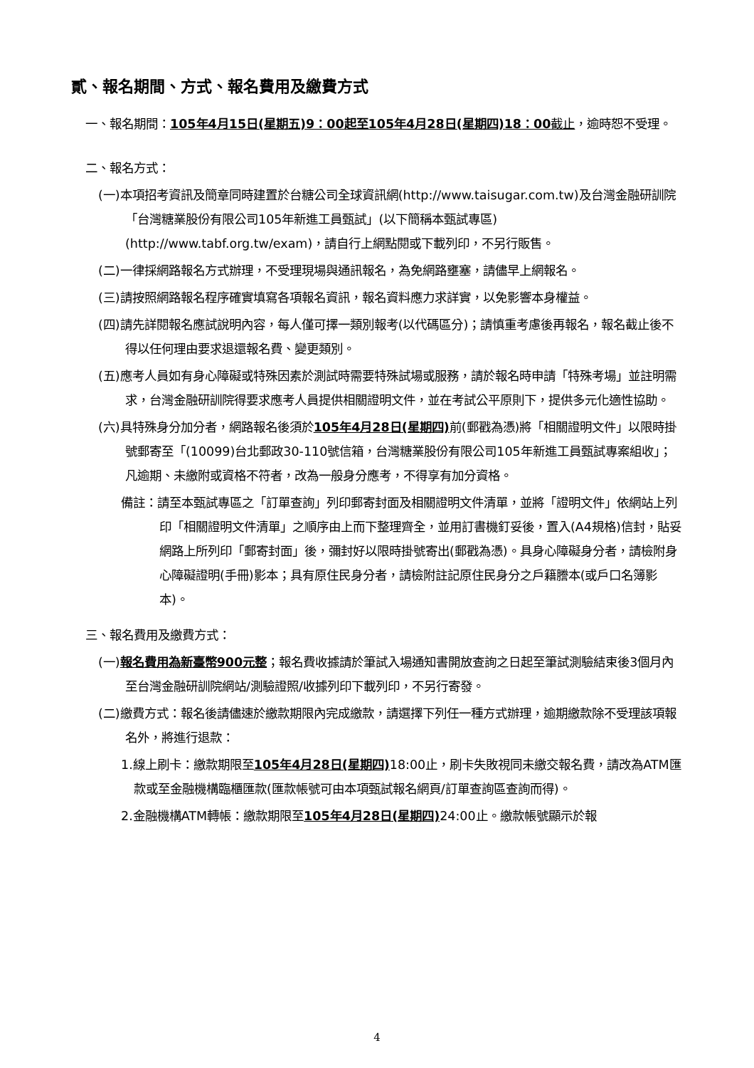貳、報名期間、方式、報名費用及繳費方式
一、報名期間：105年4月15日(星期五)9：00起至105年4月28日(星期四)18：00截止，逾時恕不受理。
二、報名方式：
(一)本項招考資訊及簡章同時建置於台糖公司全球資訊網(http://www.taisugar.com.tw)及台灣金融研訓院「台灣糖業股份有限公司105年新進工員甄試」(以下簡稱本甄試專區)(http://www.tabf.org.tw/exam)，請自行上網點閱或下載列印，不另行販售。
(二)一律採網路報名方式辦理，不受理現場與通訊報名，為免網路壅塞，請儘早上網報名。
(三)請按照網路報名程序確實填寫各項報名資訊，報名資料應力求詳實，以免影響本身權益。
(四)請先詳閱報名應試說明內容，每人僅可擇一類別報考(以代碼區分)；請慎重考慮後再報名，報名截止後不得以任何理由要求退還報名費、變更類別。
(五)應考人員如有身心障礙或特殊因素於測試時需要特殊試場或服務，請於報名時申請「特殊考場」並註明需求，台灣金融研訓院得要求應考人員提供相關證明文件，並在考試公平原則下，提供多元化適性協助。
(六)具特殊身分加分者，網路報名後須於105年4月28日(星期四) 前(郵戳為憑)將「相關證明文件」以限時掛號郵寄至「(10099)台北郵政30-110號信箱，台灣糖業股份有限公司105年新進工員甄試專案組收」；凡逾期、未繳附或資格不符者，改為一般身分應考，不得享有加分資格。
備註：請至本甄試專區之「訂單查詢」列印郵寄封面及相關證明文件清單，並將「證明文件」依網站上列印「相關證明文件清單」之順序由上而下整理齊全，並用訂書機釘妥後，置入(A4規格)信封，貼妥網路上所列印「郵寄封面」後，彌封好以限時掛號寄出(郵戳為憑)。具身心障礙身分者，請檢附身心障礙證明(手冊)影本；具有原住民身分者，請檢附註記原住民身分之戶籍謄本(或戶口名簿影本)。
三、報名費用及繳費方式：
(一)報名費用為新臺幣900元整；報名費收據請於筆試入場通知書開放查詢之日起至筆試測驗結束後3個月內至台灣金融研訓院網站/測驗證照/收據列印下載列印，不另行寄發。
(二)繳費方式：報名後請儘速於繳款期限內完成繳款，請選擇下列任一種方式辦理，逾期繳款除不受理該項報名外，將進行退款：
1.線上刷卡：繳款期限至105年4月28日(星期四) 18:00止，刷卡失敗視同未繳交報名費，請改為ATM匯款或至金融機構臨櫃匯款(匯款帳號可由本項甄試報名網頁/訂單查詢區查詢而得)。
2.金融機構ATM轉帳：繳款期限至105年4月28日(星期四) 24:00止。繳款帳號顯示於報
4